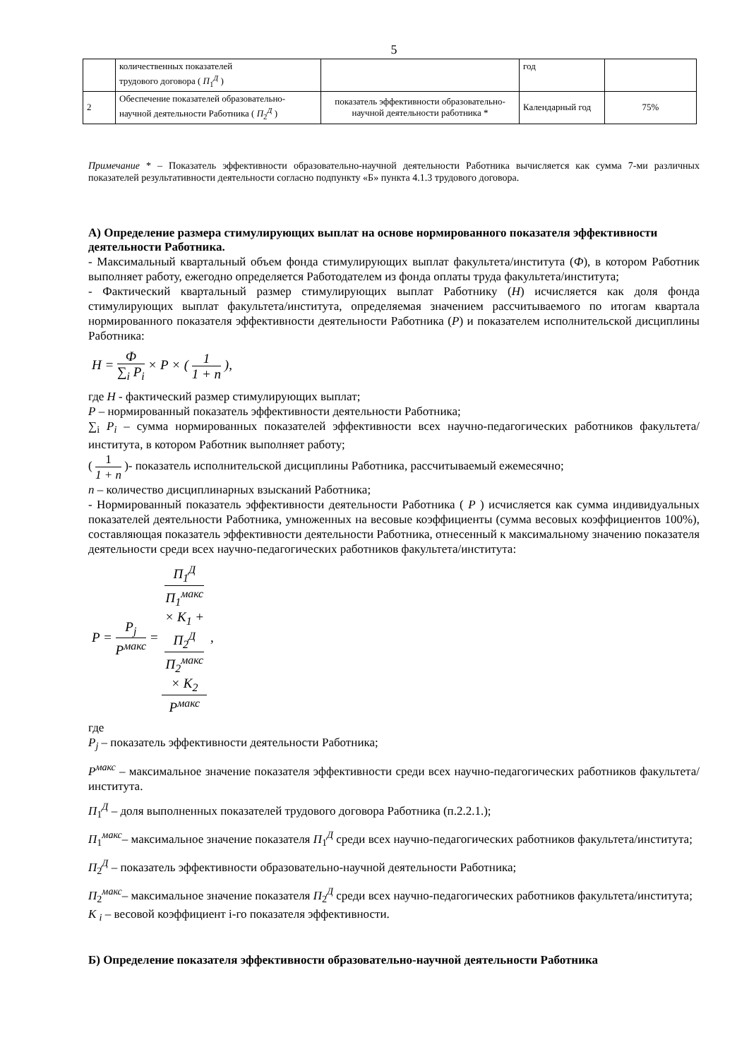5
| | количественных показателей трудового договора ( П<sub>1</sub><sup>Д</sup> ) | | год | |
| 2 | Обеспечение показателей образовательно-научной деятельности Работника ( П<sub>2</sub><sup>Д</sup> ) | показатель эффективности образовательно-научной деятельности работника * | Календарный год | 75% |
Примечание * – Показатель эффективности образовательно-научной деятельности Работника вычисляется как сумма 7-ми различных показателей результативности деятельности согласно подпункту «Б» пункта 4.1.3 трудового договора.
А) Определение размера стимулирующих выплат на основе нормированного показателя эффективности деятельности Работника.
- Максимальный квартальный объем фонда стимулирующих выплат факультета/института (Ф), в котором Работник выполняет работу, ежегодно определяется Работодателем из фонда оплаты труда факультета/института;
- Фактический квартальный размер стимулирующих выплат Работнику (Н) исчисляется как доля фонда стимулирующих выплат факультета/института, определяемая значением рассчитываемого по итогам квартала нормированного показателя эффективности деятельности Работника (Р) и показателем исполнительской дисциплины Работника:
Н = Ф ∑<sub>i</sub> P<sub>i</sub> × P × ( 1 1 + n ),
где Н - фактический размер стимулирующих выплат;
Р – нормированный показатель эффективности деятельности Работника;
∑<sub>i</sub> P<sub>i</sub> – сумма нормированных показателей эффективности всех научно-педагогических работников факультета/института, в котором Работник выполняет работу;
( 1 1 + n )- показатель исполнительской дисциплины Работника, рассчитываемый ежемесячно;
n – количество дисциплинарных взысканий Работника;
- Нормированный показатель эффективности деятельности Работника ( Р ) исчисляется как сумма индивидуальных показателей деятельности Работника, умноженных на весовые коэффициенты (сумма весовых коэффициентов 100%), составляющая показатель эффективности деятельности Работника, отнесенный к максимальному значению показателя деятельности среди всех научно-педагогических работников факультета/института:
P = P<sub>j</sub> P<sup>макс</sup> = П<sub>1</sub><sup>Д</sup>
П<sub>1</sub><sup>макс</sup>
× K<sub>1</sub> +
П<sub>2</sub><sup>Д</sup>
П<sub>2</sub><sup>макс</sup>
× K<sub>2</sub> P<sup>макс</sup> ,
где
P<sub>j</sub> – показатель эффективности деятельности Работника;
P<sup>макс</sup> – максимальное значение показателя эффективности среди всех научно-педагогических работников факультета/института.
П<sub>1</sub><sup>Д</sup> – доля выполненных показателей трудового договора Работника (п.2.2.1.);
П<sub>1</sub><sup>макс</sup>– максимальное значение показателя П<sub>1</sub><sup>Д</sup> среди всех научно-педагогических работников факультета/института;
П<sub>2</sub><sup>Д</sup> – показатель эффективности образовательно-научной деятельности Работника;
П<sub>2</sub><sup>макс</sup>– максимальное значение показателя П<sub>2</sub><sup>Д</sup> среди всех научно-педагогических работников факультета/института;
К <sub>i</sub> – весовой коэффициент i-го показателя эффективности.
Б) Определение показателя эффективности образовательно-научной деятельности Работника